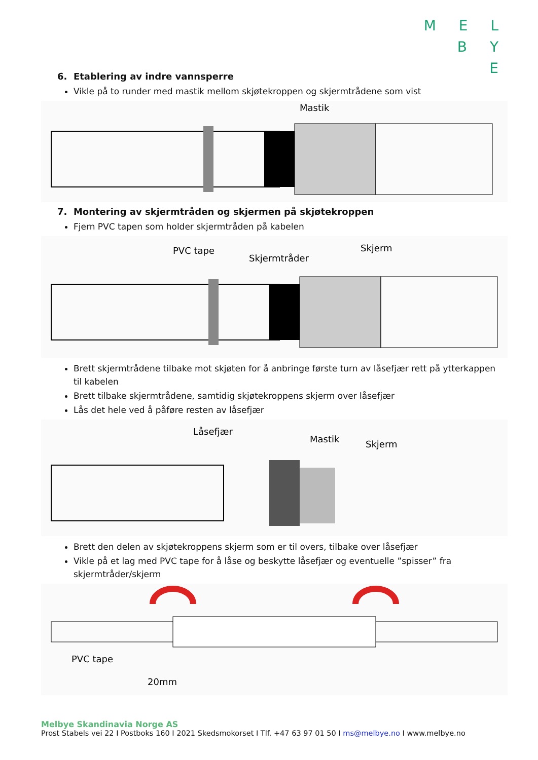M E L
B Y
E
6. Etablering av indre vannsperre
Vikle på to runder med mastik mellom skjøtekroppen og skjermtrådene som vist
Mastik
7. Montering av skjermtråden og skjermen på skjøtekroppen
Fjern PVC tapen som holder skjermtråden på kabelen
PVC tape
Skjermtråder
Skjerm
Brett skjermtrådene tilbake mot skjøten for å anbringe første turn av låsefjær rett på ytterkappen til kabelen
Brett tilbake skjermtrådene, samtidig skjøtekroppens skjerm over låsefjær
Lås det hele ved å påføre resten av låsefjær
Låsefjær
Mastik
Skjerm
Brett den delen av skjøtekroppens skjerm som er til overs, tilbake over låsefjær
Vikle på et lag med PVC tape for å låse og beskytte låsefjær og eventuelle ”spisser” fra skjermtråder/skjerm
PVC tape
20mm
Melbye Skandinavia Norge AS
Prost Stabels vei 22 I Postboks 160 I 2021 Skedsmokorset I Tlf. +47 63 97 01 50 I ms@melbye.no I www.melbye.no